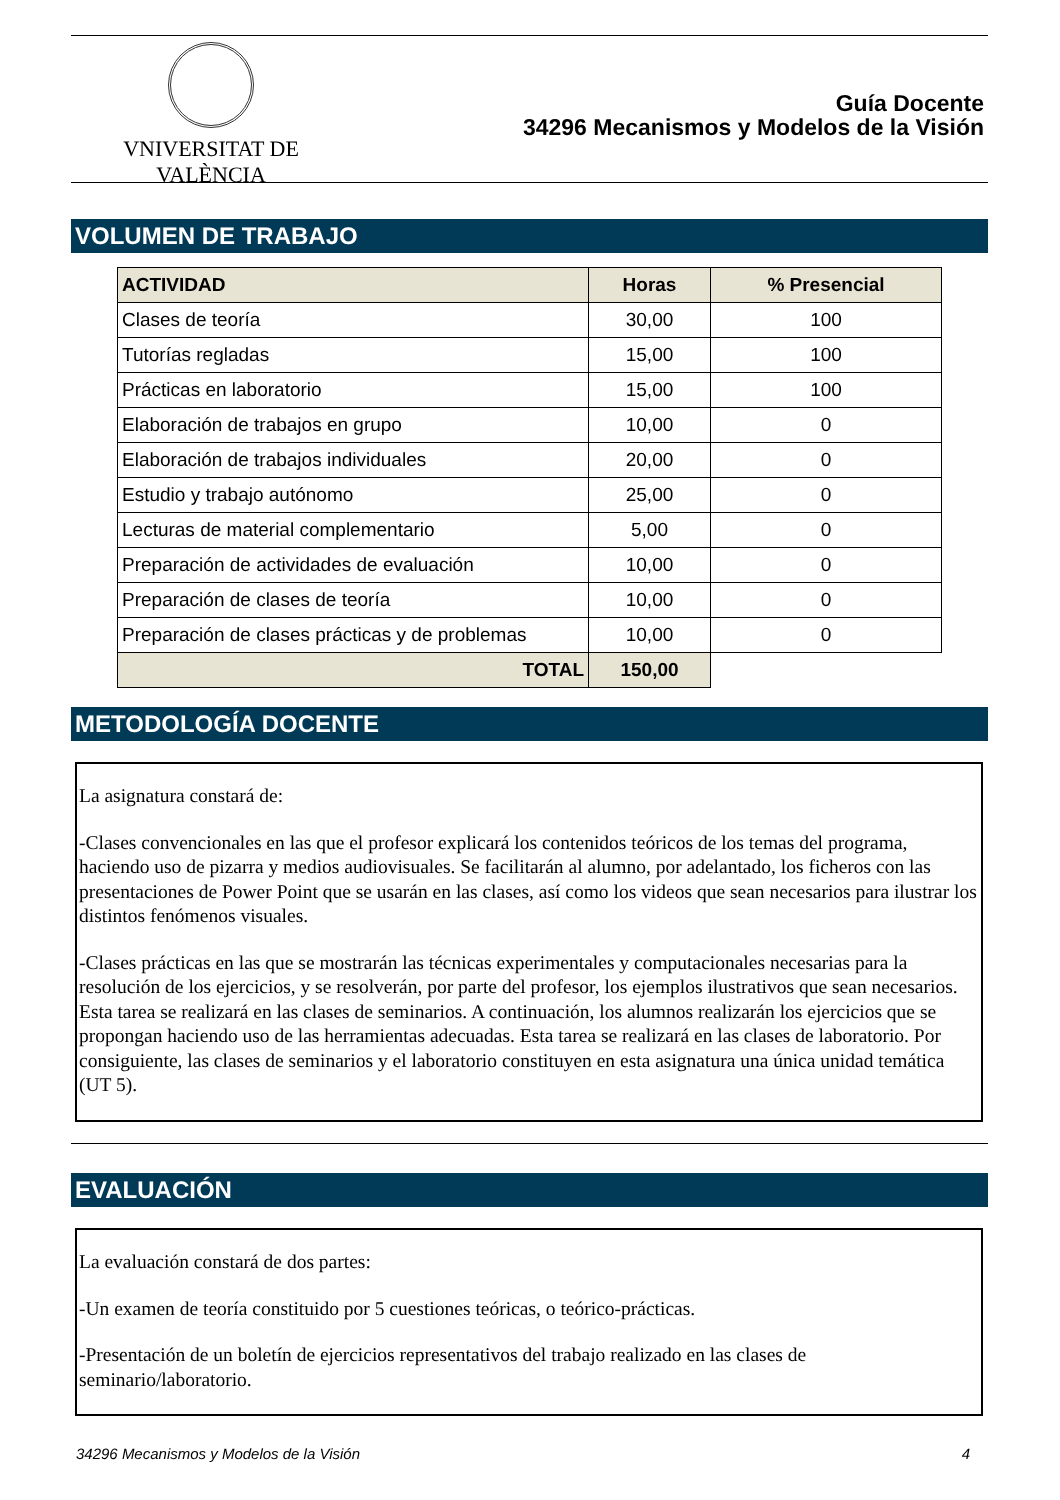VNIVERSITAT DE VALÈNCIA
Guía Docente
34296 Mecanismos y Modelos de la Visión
VOLUMEN DE TRABAJO
| ACTIVIDAD | Horas | % Presencial |
| --- | --- | --- |
| Clases de teoría | 30,00 | 100 |
| Tutorías regladas | 15,00 | 100 |
| Prácticas en laboratorio | 15,00 | 100 |
| Elaboración de trabajos en grupo | 10,00 | 0 |
| Elaboración de trabajos individuales | 20,00 | 0 |
| Estudio y trabajo autónomo | 25,00 | 0 |
| Lecturas de material complementario | 5,00 | 0 |
| Preparación de actividades de evaluación | 10,00 | 0 |
| Preparación de clases de teoría | 10,00 | 0 |
| Preparación de clases prácticas y de problemas | 10,00 | 0 |
| TOTAL | 150,00 | |
METODOLOGÍA DOCENTE
La asignatura constará de:
-Clases convencionales en las que el profesor explicará los contenidos teóricos de los temas del programa, haciendo uso de pizarra y medios audiovisuales. Se facilitarán al alumno, por adelantado, los ficheros con las presentaciones de Power Point que se usarán en las clases, así como los videos que sean necesarios para ilustrar los distintos fenómenos visuales.
-Clases prácticas en las que se mostrarán las técnicas experimentales y computacionales necesarias para la resolución de los ejercicios, y se resolverán, por parte del profesor, los ejemplos ilustrativos que sean necesarios. Esta tarea se realizará en las clases de seminarios. A continuación, los alumnos realizarán los ejercicios que se propongan haciendo uso de las herramientas adecuadas. Esta tarea se realizará en las clases de laboratorio. Por consiguiente, las clases de seminarios y el laboratorio constituyen en esta asignatura una única unidad temática (UT 5).
EVALUACIÓN
La evaluación constará de dos partes:
-Un examen de teoría constituido por 5 cuestiones teóricas, o teórico-prácticas.
-Presentación de un boletín de ejercicios representativos del trabajo realizado en las clases de seminario/laboratorio.
34296 Mecanismos y Modelos de la Visión 4